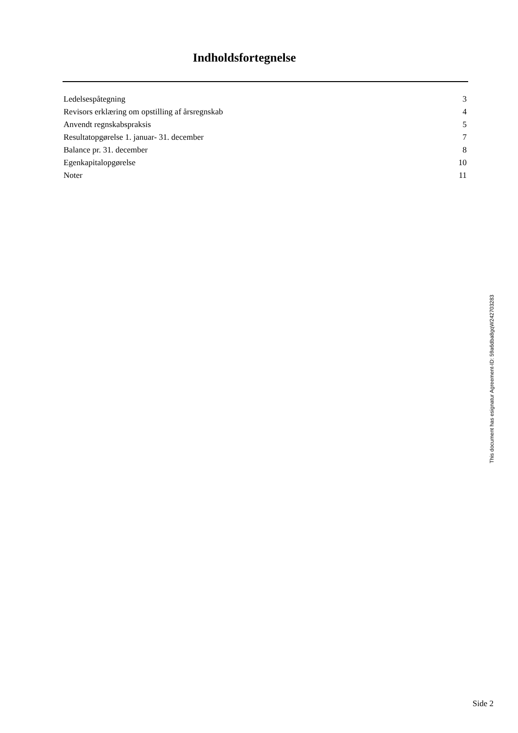Indholdsfortegnelse
| Ledelsespåtegning | 3 |
| Revisors erklæring om opstilling af årsregnskab | 4 |
| Anvendt regnskabspraksis | 5 |
| Resultatopgørelse 1. januar- 31. december | 7 |
| Balance pr. 31. december | 8 |
| Egenkapitalopgørelse | 10 |
| Noter | 11 |
This document has esignatur Agreement-ID: 59a6dba8gqW242703283
Side 2